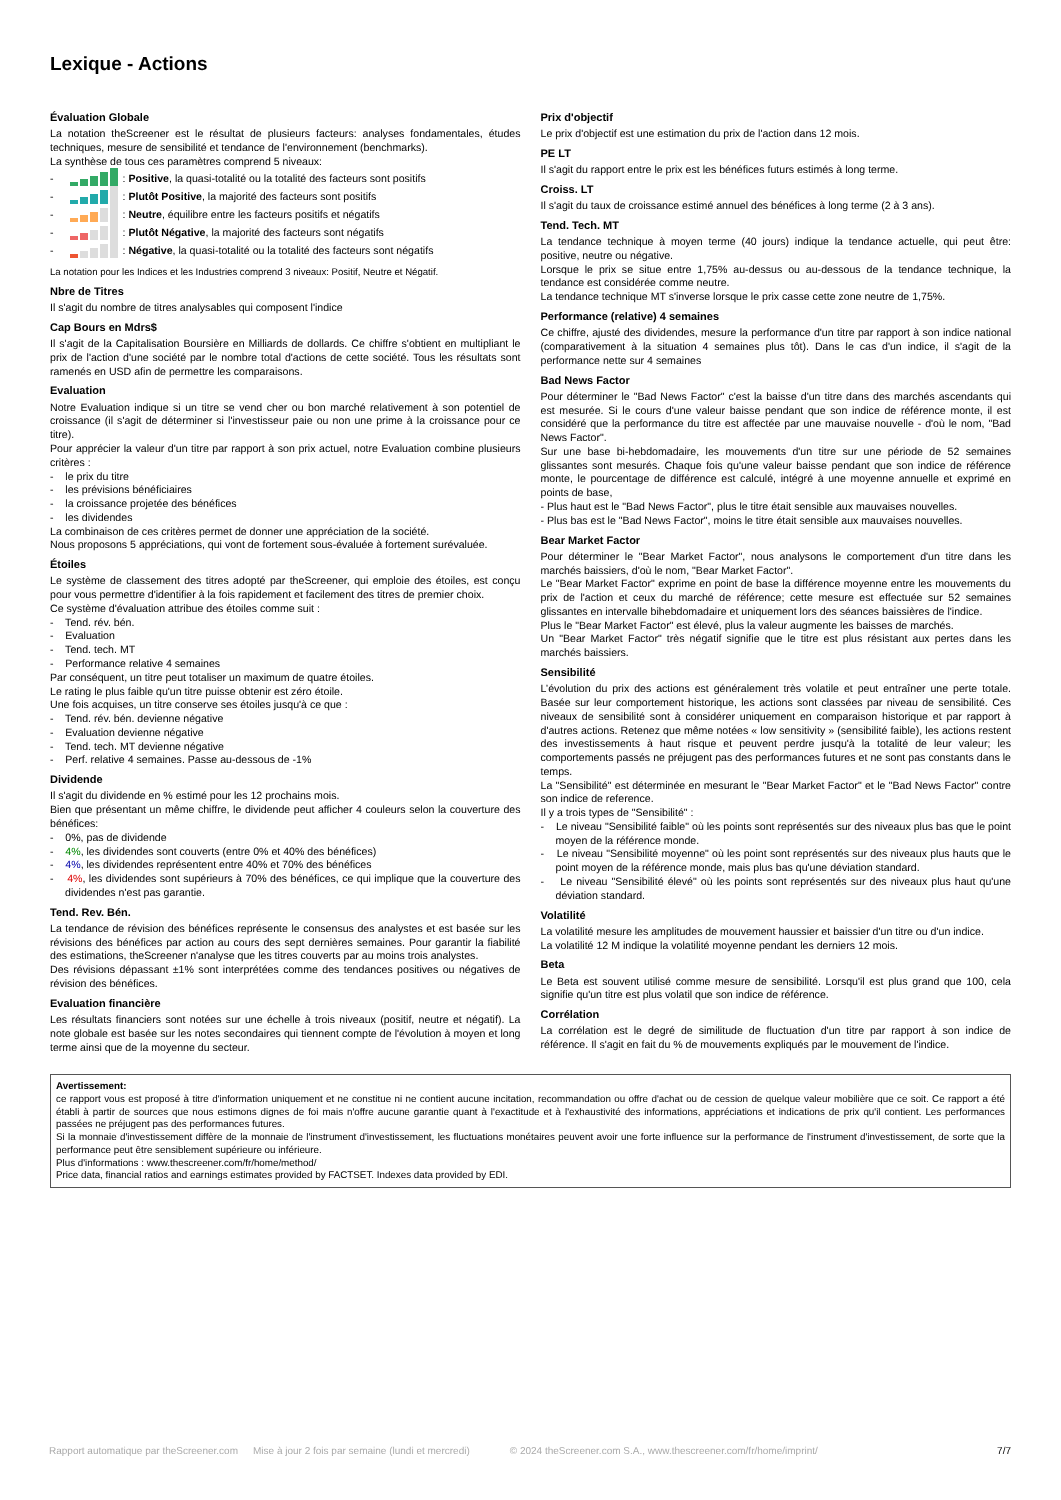Lexique - Actions
Évaluation Globale
La notation theScreener est le résultat de plusieurs facteurs: analyses fondamentales, études techniques, mesure de sensibilité et tendance de l'environnement (benchmarks).
La synthèse de tous ces paramètres comprend 5 niveaux:
- : Positive, la quasi-totalité ou la totalité des facteurs sont positifs
- : Plutôt Positive, la majorité des facteurs sont positifs
- : Neutre, équilibre entre les facteurs positifs et négatifs
- : Plutôt Négative, la majorité des facteurs sont négatifs
- : Négative, la quasi-totalité ou la totalité des facteurs sont négatifs
La notation pour les Indices et les Industries comprend 3 niveaux: Positif, Neutre et Négatif.
Nbre de Titres
Il s'agit du nombre de titres analysables qui composent l'indice
Cap Bours en Mdrs$
Il s'agit de la Capitalisation Boursière en Milliards de dollards. Ce chiffre s'obtient en multipliant le prix de l'action d'une société par le nombre total d'actions de cette société. Tous les résultats sont ramenés en USD afin de permettre les comparaisons.
Evaluation
Notre Evaluation indique si un titre se vend cher ou bon marché relativement à son potentiel de croissance (il s'agit de déterminer si l'investisseur paie ou non une prime à la croissance pour ce titre).
Pour apprécier la valeur d'un titre par rapport à son prix actuel, notre Evaluation combine plusieurs critères :
- le prix du titre
- les prévisions bénéficiaires
- la croissance projetée des bénéfices
- les dividendes
La combinaison de ces critères permet de donner une appréciation de la société.
Nous proposons 5 appréciations, qui vont de fortement sous-évaluée à fortement surévaluée.
Étoiles
Le système de classement des titres adopté par theScreener, qui emploie des étoiles, est conçu pour vous permettre d'identifier à la fois rapidement et facilement des titres de premier choix.
Ce système d'évaluation attribue des étoiles comme suit :
- Tend. rév. bén.
- Evaluation
- Tend. tech. MT
- Performance relative 4 semaines
Par conséquent, un titre peut totaliser un maximum de quatre étoiles.
Le rating le plus faible qu'un titre puisse obtenir est zéro étoile.
Une fois acquises, un titre conserve ses étoiles jusqu'à ce que :
- Tend. rév. bén. devienne négative
- Evaluation devienne négative
- Tend. tech. MT devienne négative
- Perf. relative 4 semaines. Passe au-dessous de -1%
Dividende
Il s'agit du dividende en % estimé pour les 12 prochains mois.
Bien que présentant un même chiffre, le dividende peut afficher 4 couleurs selon la couverture des bénéfices:
- 0%, pas de dividende
- 4%, les dividendes sont couverts (entre 0% et 40% des bénéfices)
- 4%, les dividendes représentent entre 40% et 70% des bénéfices
- 4%, les dividendes sont supérieurs à 70% des bénéfices, ce qui implique que la couverture des dividendes n'est pas garantie.
Tend. Rev. Bén.
La tendance de révision des bénéfices représente le consensus des analystes et est basée sur les révisions des bénéfices par action au cours des sept dernières semaines. Pour garantir la fiabilité des estimations, theScreener n'analyse que les titres couverts par au moins trois analystes.
Des révisions dépassant ±1% sont interprétées comme des tendances positives ou négatives de révision des bénéfices.
Evaluation financière
Les résultats financiers sont notées sur une échelle à trois niveaux (positif, neutre et négatif). La note globale est basée sur les notes secondaires qui tiennent compte de l'évolution à moyen et long terme ainsi que de la moyenne du secteur.
Prix d'objectif
Le prix d'objectif est une estimation du prix de l'action dans 12 mois.
PE LT
Il s'agit du rapport entre le prix est les bénéfices futurs estimés à long terme.
Croiss. LT
Il s'agit du taux de croissance estimé annuel des bénéfices à long terme (2 à 3 ans).
Tend. Tech. MT
La tendance technique à moyen terme (40 jours) indique la tendance actuelle, qui peut être: positive, neutre ou négative.
Lorsque le prix se situe entre 1,75% au-dessus ou au-dessous de la tendance technique, la tendance est considérée comme neutre.
La tendance technique MT s'inverse lorsque le prix casse cette zone neutre de 1,75%.
Performance (relative) 4 semaines
Ce chiffre, ajusté des dividendes, mesure la performance d'un titre par rapport à son indice national (comparativement à la situation 4 semaines plus tôt). Dans le cas d'un indice, il s'agit de la performance nette sur 4 semaines
Bad News Factor
Pour déterminer le "Bad News Factor" c'est la baisse d'un titre dans des marchés ascendants qui est mesurée. Si le cours d'une valeur baisse pendant que son indice de référence monte, il est considéré que la performance du titre est affectée par une mauvaise nouvelle - d'où le nom, "Bad News Factor".
Sur une base bi-hebdomadaire, les mouvements d'un titre sur une période de 52 semaines glissantes sont mesurés. Chaque fois qu'une valeur baisse pendant que son indice de référence monte, le pourcentage de différence est calculé, intégré à une moyenne annuelle et exprimé en points de base,
- Plus haut est le "Bad News Factor", plus le titre était sensible aux mauvaises nouvelles.
- Plus bas est le "Bad News Factor", moins le titre était sensible aux mauvaises nouvelles.
Bear Market Factor
Pour déterminer le "Bear Market Factor", nous analysons le comportement d'un titre dans les marchés baissiers, d'où le nom, "Bear Market Factor".
Le "Bear Market Factor" exprime en point de base la différence moyenne entre les mouvements du prix de l'action et ceux du marché de référence; cette mesure est effectuée sur 52 semaines glissantes en intervalle bihebdomadaire et uniquement lors des séances baissières de l'indice.
Plus le "Bear Market Factor" est élevé, plus la valeur augmente les baisses de marchés.
Un "Bear Market Factor" très négatif signifie que le titre est plus résistant aux pertes dans les marchés baissiers.
Sensibilité
L’évolution du prix des actions est généralement très volatile et peut entraîner une perte totale. Basée sur leur comportement historique, les actions sont classées par niveau de sensibilité. Ces niveaux de sensibilité sont à considérer uniquement en comparaison historique et par rapport à d'autres actions. Retenez que même notées « low sensitivity » (sensibilité faible), les actions restent des investissements à haut risque et peuvent perdre jusqu'à la totalité de leur valeur; les comportements passés ne préjugent pas des performances futures et ne sont pas constants dans le temps.
La "Sensibilité" est déterminée en mesurant le "Bear Market Factor" et le "Bad News Factor" contre son indice de reference.
Il y a trois types de "Sensibilité" :
- Le niveau "Sensibilité faible" où les points sont représentés sur des niveaux plus bas que le point moyen de la référence monde.
- Le niveau "Sensibilité moyenne" où les point sont représentés sur des niveaux plus hauts que le point moyen de la référence monde, mais plus bas qu'une déviation standard.
- Le niveau "Sensibilité élevé" où les points sont représentés sur des niveaux plus haut qu'une déviation standard.
Volatilité
La volatilité mesure les amplitudes de mouvement haussier et baissier d'un titre ou d'un indice.
La volatilité 12 M indique la volatilité moyenne pendant les derniers 12 mois.
Beta
Le Beta est souvent utilisé comme mesure de sensibilité. Lorsqu'il est plus grand que 100, cela signifie qu'un titre est plus volatil que son indice de référence.
Corrélation
La corrélation est le degré de similitude de fluctuation d'un titre par rapport à son indice de référence. Il s'agit en fait du % de mouvements expliqués par le mouvement de l'indice.
Avertissement:
ce rapport vous est proposé à titre d'information uniquement et ne constitue ni ne contient aucune incitation, recommandation ou offre d'achat ou de cession de quelque valeur mobilière que ce soit. Ce rapport a été établi à partir de sources que nous estimons dignes de foi mais n'offre aucune garantie quant à l'exactitude et à l'exhaustivité des informations, appréciations et indications de prix qu'il contient. Les performances passées ne préjugent pas des performances futures.
Si la monnaie d'investissement diffère de la monnaie de l'instrument d'investissement, les fluctuations monétaires peuvent avoir une forte influence sur la performance de l'instrument d'investissement, de sorte que la performance peut être sensiblement supérieure ou inférieure.
Plus d'informations : www.thescreener.com/fr/home/method/
Price data, financial ratios and earnings estimates provided by FACTSET. Indexes data provided by EDI.
Rapport automatique par theScreener.com Mise à jour 2 fois par semaine (lundi et mercredi) © 2024 theScreener.com S.A., www.thescreener.com/fr/home/imprint/ 7/7